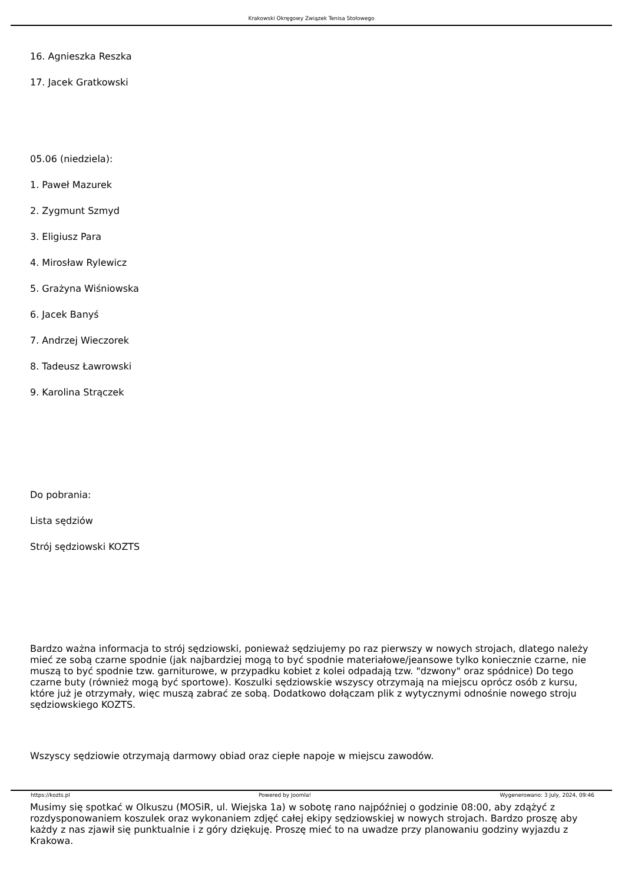Krakowski Okręgowy Związek Tenisa Stołowego
16. Agnieszka Reszka
17. Jacek Gratkowski
05.06 (niedziela):
1. Paweł Mazurek
2. Zygmunt Szmyd
3. Eligiusz Para
4. Mirosław Rylewicz
5. Grażyna Wiśniowska
6. Jacek Banyś
7. Andrzej Wieczorek
8. Tadeusz Ławrowski
9. Karolina Strączek
Do pobrania:
Lista sędziów
Strój sędziowski KOZTS
Bardzo ważna informacja to strój sędziowski, ponieważ sędziujemy po raz pierwszy w nowych strojach, dlatego należy mieć ze sobą czarne spodnie (jak najbardziej mogą to być spodnie materiałowe/jeansowe tylko koniecznie czarne, nie muszą to być spodnie tzw. garniturowe, w przypadku kobiet z kolei odpadają tzw. "dzwony" oraz spódnice) Do tego czarne buty (również mogą być sportowe). Koszulki sędziowskie wszyscy otrzymają na miejscu oprócz osób z kursu, które już je otrzymały, więc muszą zabrać ze sobą. Dodatkowo dołączam plik z wytycznymi odnośnie nowego stroju sędziowskiego KOZTS.
Wszyscy sędziowie otrzymają darmowy obiad oraz ciepłe napoje w miejscu zawodów.
Musimy się spotkać w Olkuszu (MOSiR, ul. Wiejska 1a) w sobotę rano najpóźniej o godzinie 08:00, aby zdążyć z rozdysponowaniem koszulek oraz wykonaniem zdjęć całej ekipy sędziowskiej w nowych strojach. Bardzo proszę aby każdy z nas zjawił się punktualnie i z góry dziękuję. Proszę mieć to na uwadze przy planowaniu godziny wyjazdu z Krakowa.
https://kozts.pl Powered by Joomla! Wygenerowano: 3 July, 2024, 09:46